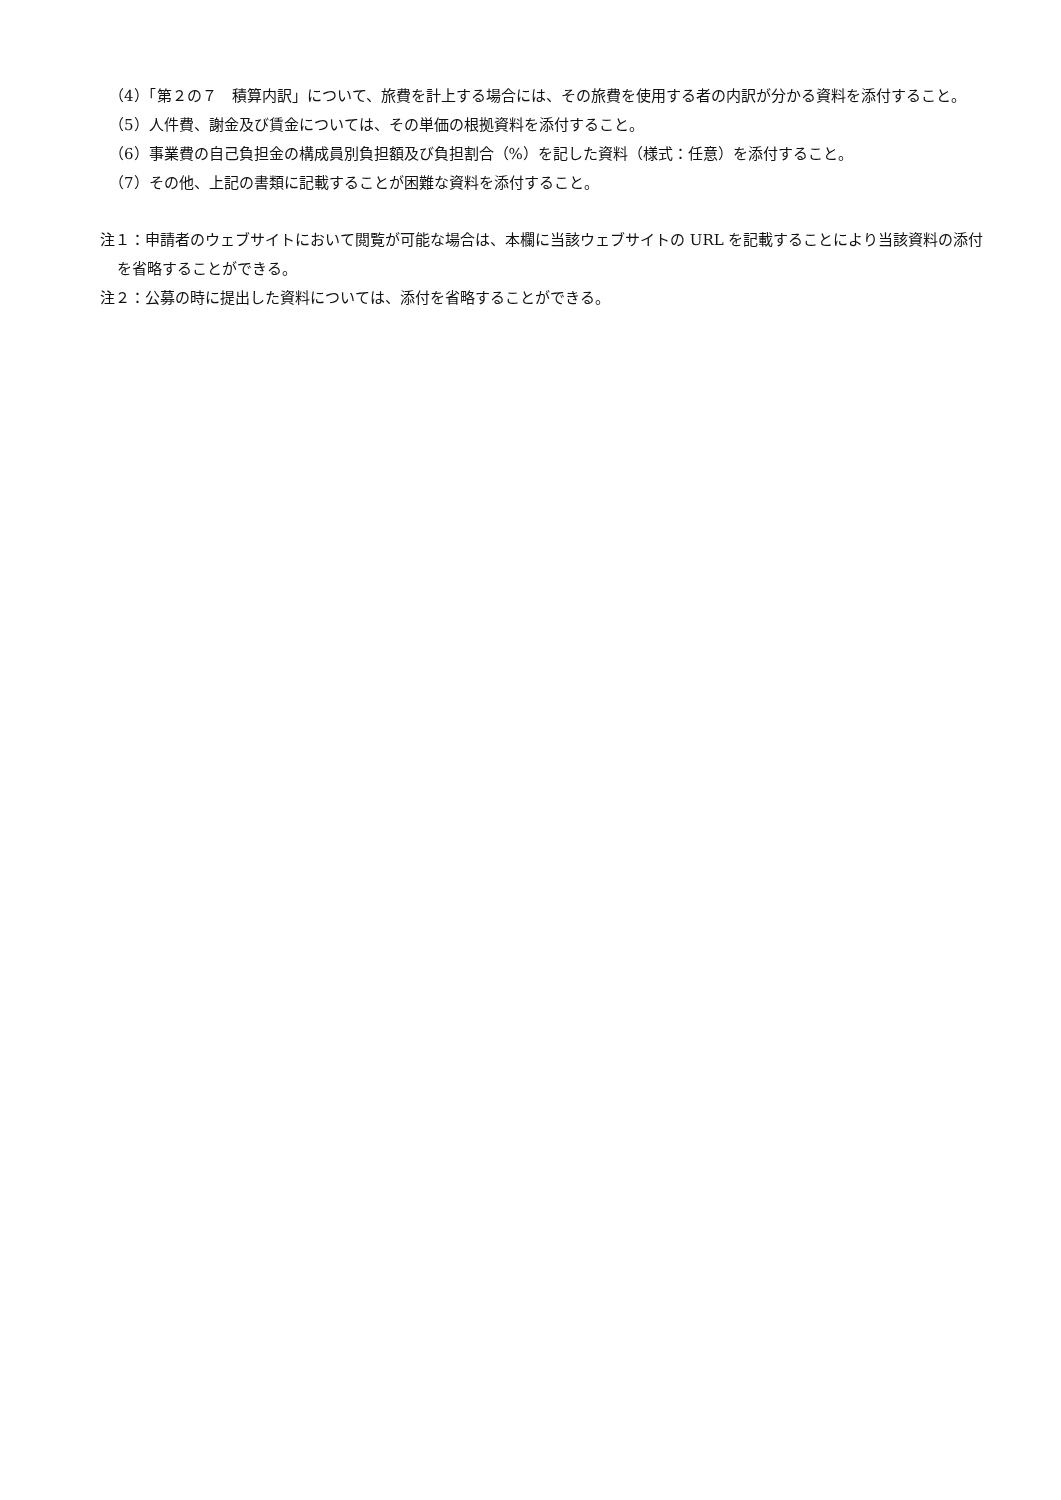（4）「第２の７　積算内訳」について、旅費を計上する場合には、その旅費を使用する者の内訳が分かる資料を添付すること。
（5）人件費、謝金及び賃金については、その単価の根拠資料を添付すること。
（6）事業費の自己負担金の構成員別負担額及び負担割合（%）を記した資料（様式：任意）を添付すること。
（7）その他、上記の書類に記載することが困難な資料を添付すること。
注１：申請者のウェブサイトにおいて閲覧が可能な場合は、本欄に当該ウェブサイトの URL を記載することにより当該資料の添付を省略することができる。
注２：公募の時に提出した資料については、添付を省略することができる。